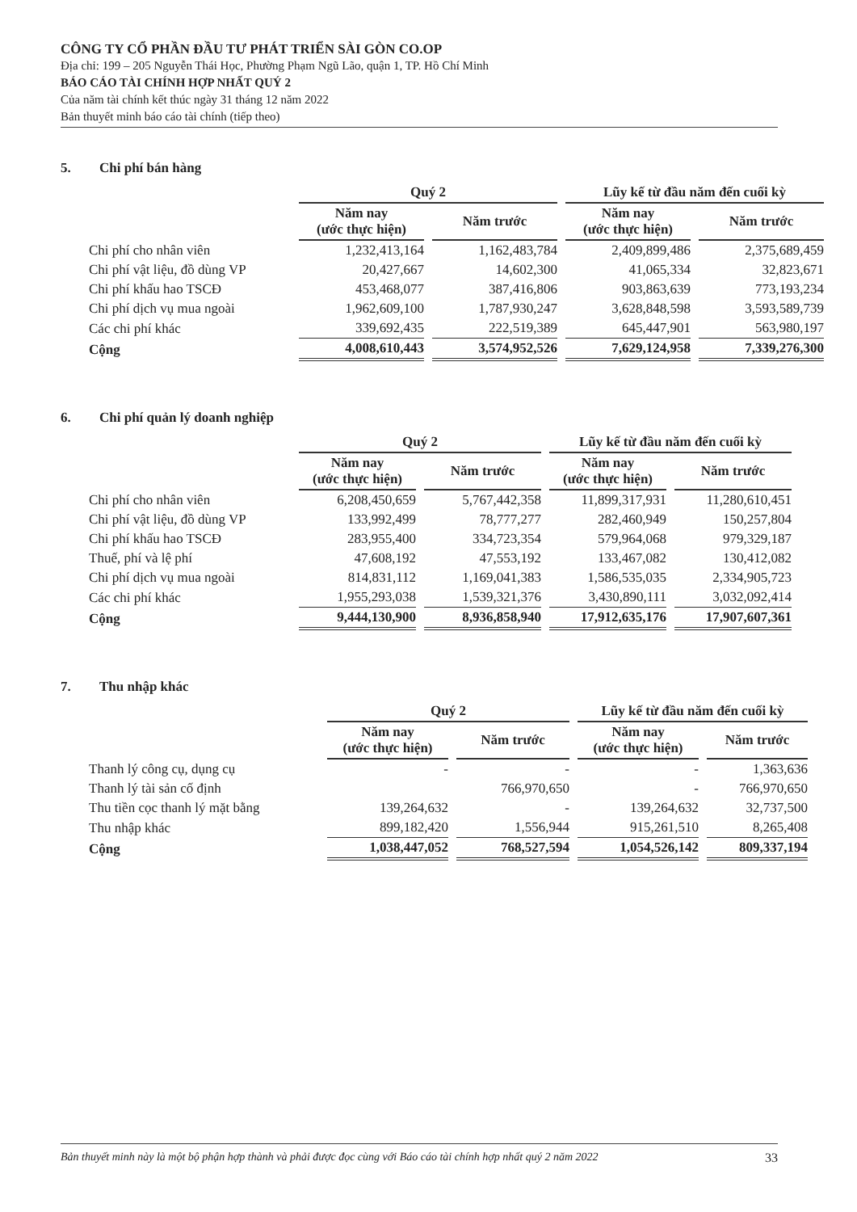CÔNG TY CỔ PHẦN ĐẦU TƯ PHÁT TRIỂN SÀI GÒN CO.OP
Địa chỉ: 199 – 205 Nguyễn Thái Học, Phường Phạm Ngũ Lão, quận 1, TP. Hồ Chí Minh
BÁO CÁO TÀI CHÍNH HỢP NHẤT QUÝ 2
Của năm tài chính kết thúc ngày 31 tháng 12 năm 2022
Bản thuyết minh báo cáo tài chính (tiếp theo)
5. Chi phí bán hàng
| | Quý 2 | | Lũy kế từ đầu năm đến cuối kỳ | |
| --- | --- | --- | --- | --- |
| | Năm nay (ước thực hiện) | Năm trước | Năm nay (ước thực hiện) | Năm trước |
| Chi phí cho nhân viên | 1,232,413,164 | 1,162,483,784 | 2,409,899,486 | 2,375,689,459 |
| Chi phí vật liệu, đồ dùng VP | 20,427,667 | 14,602,300 | 41,065,334 | 32,823,671 |
| Chi phí khấu hao TSCĐ | 453,468,077 | 387,416,806 | 903,863,639 | 773,193,234 |
| Chi phí dịch vụ mua ngoài | 1,962,609,100 | 1,787,930,247 | 3,628,848,598 | 3,593,589,739 |
| Các chi phí khác | 339,692,435 | 222,519,389 | 645,447,901 | 563,980,197 |
| Cộng | 4,008,610,443 | 3,574,952,526 | 7,629,124,958 | 7,339,276,300 |
6. Chi phí quản lý doanh nghiệp
| | Quý 2 | | Lũy kế từ đầu năm đến cuối kỳ | |
| --- | --- | --- | --- | --- |
| | Năm nay (ước thực hiện) | Năm trước | Năm nay (ước thực hiện) | Năm trước |
| Chi phí cho nhân viên | 6,208,450,659 | 5,767,442,358 | 11,899,317,931 | 11,280,610,451 |
| Chi phí vật liệu, đồ dùng VP | 133,992,499 | 78,777,277 | 282,460,949 | 150,257,804 |
| Chi phí khấu hao TSCĐ | 283,955,400 | 334,723,354 | 579,964,068 | 979,329,187 |
| Thuế, phí và lệ phí | 47,608,192 | 47,553,192 | 133,467,082 | 130,412,082 |
| Chi phí dịch vụ mua ngoài | 814,831,112 | 1,169,041,383 | 1,586,535,035 | 2,334,905,723 |
| Các chi phí khác | 1,955,293,038 | 1,539,321,376 | 3,430,890,111 | 3,032,092,414 |
| Cộng | 9,444,130,900 | 8,936,858,940 | 17,912,635,176 | 17,907,607,361 |
7. Thu nhập khác
| | Quý 2 | | Lũy kế từ đầu năm đến cuối kỳ | |
| --- | --- | --- | --- | --- |
| | Năm nay (ước thực hiện) | Năm trước | Năm nay (ước thực hiện) | Năm trước |
| Thanh lý công cụ, dụng cụ | - | - | - | 1,363,636 |
| Thanh lý tài sản cố định | | 766,970,650 | - | 766,970,650 |
| Thu tiền cọc thanh lý mặt bằng | 139,264,632 | - | 139,264,632 | 32,737,500 |
| Thu nhập khác | 899,182,420 | 1,556,944 | 915,261,510 | 8,265,408 |
| Cộng | 1,038,447,052 | 768,527,594 | 1,054,526,142 | 809,337,194 |
Bản thuyết minh này là một bộ phận hợp thành và phải được đọc cùng với Báo cáo tài chính hợp nhất quý 2 năm 2022 33